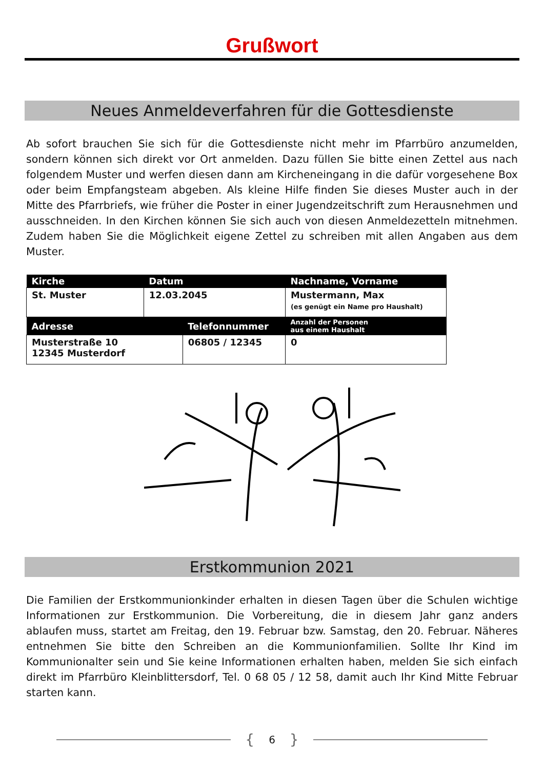Grußwort
Neues Anmeldeverfahren für die Gottesdienste
Ab sofort brauchen Sie sich für die Gottesdienste nicht mehr im Pfarrbüro anzumelden, sondern können sich direkt vor Ort anmelden. Dazu füllen Sie bitte einen Zettel aus nach folgendem Muster und werfen diesen dann am Kircheneingang in die dafür vorgesehene Box oder beim Empfangsteam abgeben. Als kleine Hilfe finden Sie dieses Muster auch in der Mitte des Pfarrbriefs, wie früher die Poster in einer Jugendzeitschrift zum Herausnehmen und ausschneiden. In den Kirchen können Sie sich auch von diesen Anmeldezetteln mitnehmen. Zudem haben Sie die Möglichkeit eigene Zettel zu schreiben mit allen Angaben aus dem Muster.
| Kirche | Datum | | Nachname, Vorname | |
| --- | --- | --- | --- | --- |
| St. Muster | 12.03.2045 | | Mustermann, Max (es genügt ein Name pro Haushalt) | |
| Adresse | | Telefonnummer | | Anzahl der Personen aus einem Haushalt |
| Musterstraße 10 12345 Musterdorf | | 06805 / 12345 | | 0 |
Erstkommunion 2021
Die Familien der Erstkommunionkinder erhalten in diesen Tagen über die Schulen wichtige Informationen zur Erstkommunion. Die Vorbereitung, die in diesem Jahr ganz anders ablaufen muss, startet am Freitag, den 19. Februar bzw. Samstag, den 20. Februar. Näheres entnehmen Sie bitte den Schreiben an die Kommunionfamilien. Sollte Ihr Kind im Kommunionalter sein und Sie keine Informationen erhalten haben, melden Sie sich einfach direkt im Pfarrbüro Kleinblittersdorf, Tel. 0 68 05 / 12 58, damit auch Ihr Kind Mitte Februar starten kann.
{ 6 }